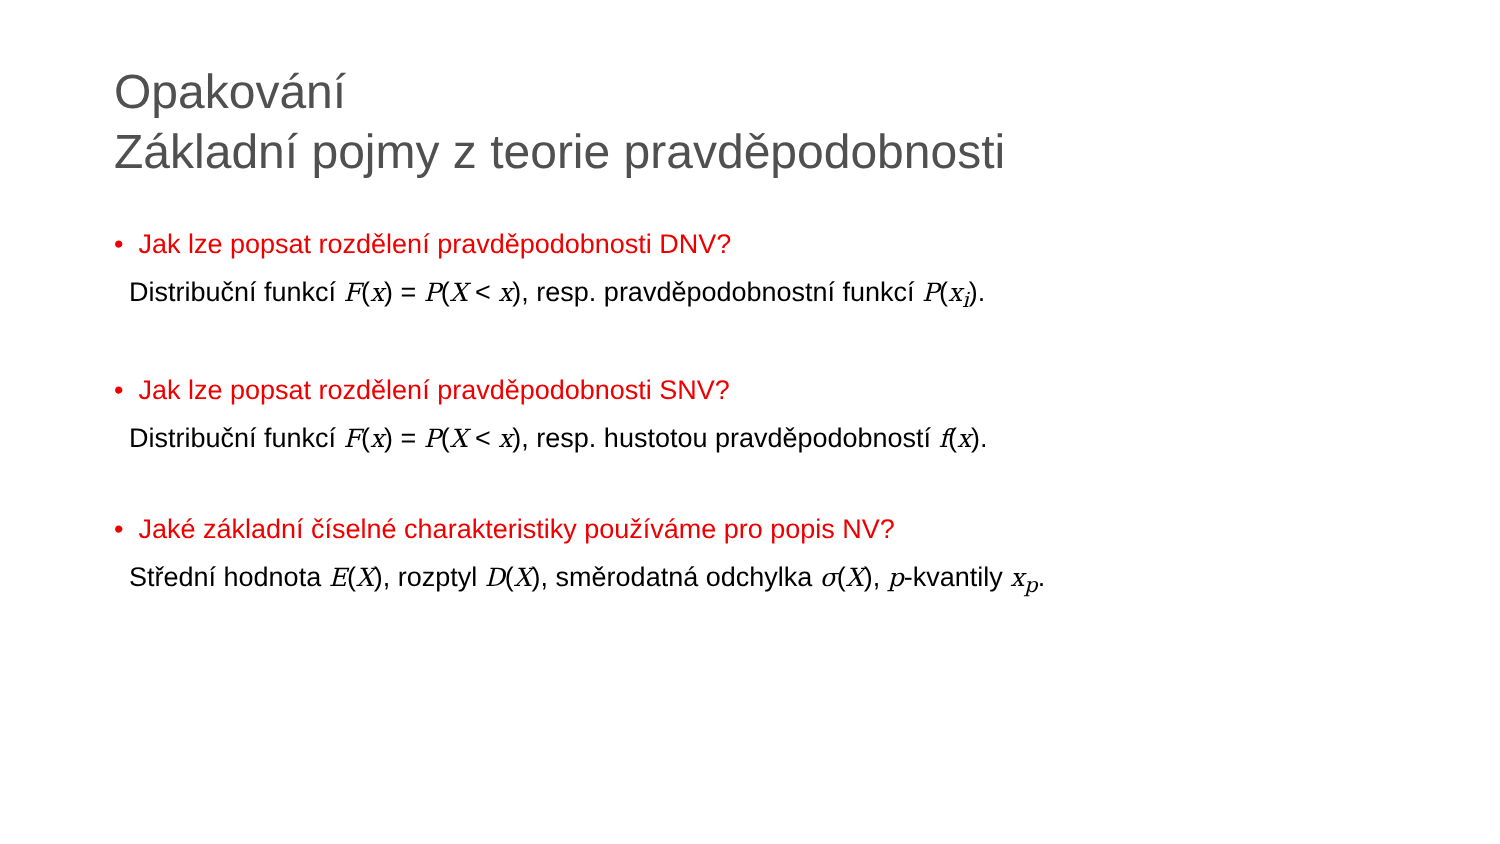Opakování
Základní pojmy z teorie pravděpodobnosti
• Jak lze popsat rozdělení pravděpodobnosti DNV?
Distribuční funkcí F(x) = P(X < x), resp. pravděpodobnostní funkcí P(x<sub>i</sub>).
• Jak lze popsat rozdělení pravděpodobnosti SNV?
Distribuční funkcí F(x) = P(X < x), resp. hustotou pravděpodobností f(x).
• Jaké základní číselné charakteristiky používáme pro popis NV?
Střední hodnota E(X), rozptyl D(X), směrodatná odchylka σ(X), p-kvantily x<sub>p</sub>.